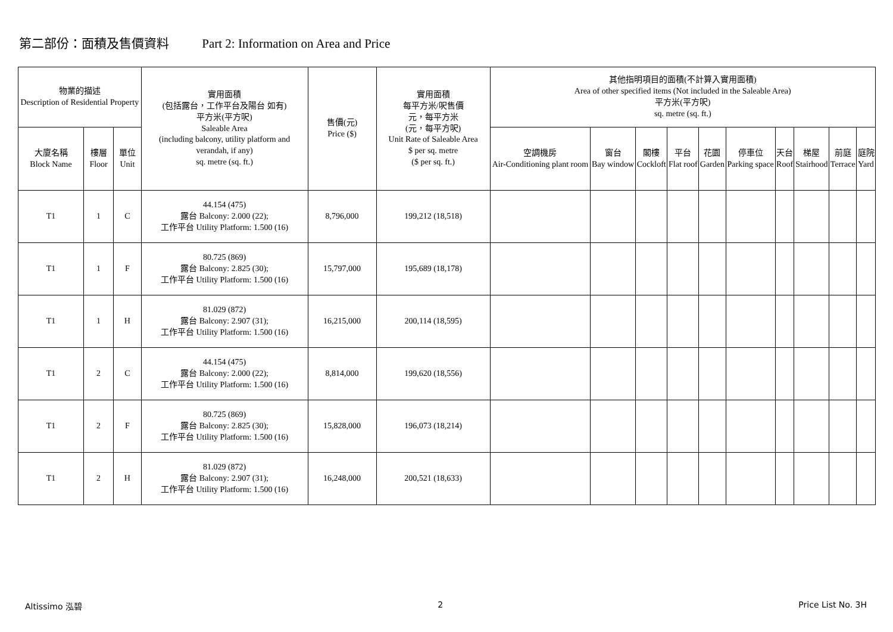第二部份：面積及售價資料 Part 2: Information on Area and Price
| 物業的描述 Description of Residential Property | | | 實用面積 (包括露台，工作平台及陽台 如有) 平方米(平方呎) Saleable Area (including balcony, utility platform and verandah, if any) sq. metre (sq. ft.) | 售價(元) Price ($) | 實用面積 每平方米/呎售價 元，每平方米 (元，每平方呎) Unit Rate of Saleable Area $ per sq. metre ($ per sq. ft.) | 其他指明項目的面積(不計算入實用面積) Area of other specified items (Not included in the Saleable Area) 平方米(平方呎) sq. metre (sq. ft.) | | | | | | | | | |
| --- | --- | --- | --- | --- | --- | --- | --- | --- | --- | --- | --- | --- | --- | --- | --- |
| 大廈名稱 Block Name | 樓層 Floor | 單位 Unit | | | | 空調機房 Air-Conditioning plant room | 窗台 Bay window | 閣樓 Cockloft | 平台 Flat roof | 花園 Garden | 停車位 Parking space | 天台 Roof | 梯屋 Stairhood | 前庭 Terrace | 庭院 Yard |
| T1 | 1 | C | 44.154 (475) 露台 Balcony: 2.000 (22); 工作平台 Utility Platform: 1.500 (16) | 8,796,000 | 199,212 (18,518) | | | | | | | | | | |
| T1 | 1 | F | 80.725 (869) 露台 Balcony: 2.825 (30); 工作平台 Utility Platform: 1.500 (16) | 15,797,000 | 195,689 (18,178) | | | | | | | | | | |
| T1 | 1 | H | 81.029 (872) 露台 Balcony: 2.907 (31); 工作平台 Utility Platform: 1.500 (16) | 16,215,000 | 200,114 (18,595) | | | | | | | | | | |
| T1 | 2 | C | 44.154 (475) 露台 Balcony: 2.000 (22); 工作平台 Utility Platform: 1.500 (16) | 8,814,000 | 199,620 (18,556) | | | | | | | | | | |
| T1 | 2 | F | 80.725 (869) 露台 Balcony: 2.825 (30); 工作平台 Utility Platform: 1.500 (16) | 15,828,000 | 196,073 (18,214) | | | | | | | | | | |
| T1 | 2 | H | 81.029 (872) 露台 Balcony: 2.907 (31); 工作平台 Utility Platform: 1.500 (16) | 16,248,000 | 200,521 (18,633) | | | | | | | | | | |
Altissimo 泓碧 2 Price List No. 3H